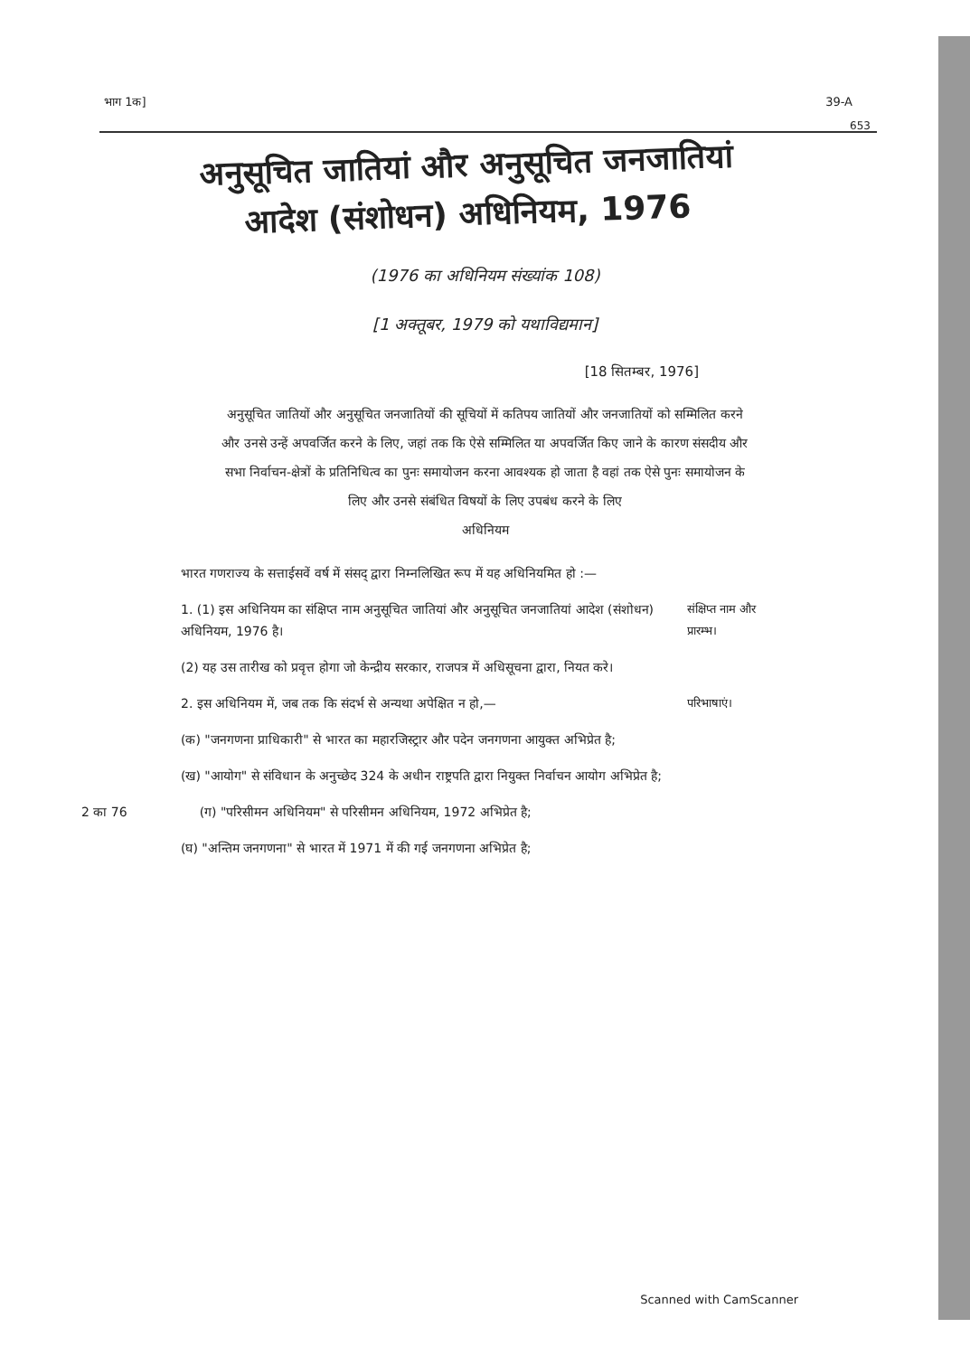भाग 1क] 39-A
653
अनुसूचित जातियां और अनुसूचित जनजातियां
आदेश (संशोधन) अधिनियम, 1976
(1976 का अधिनियम संख्यांक 108)
[1 अक्तूबर, 1979 को यथाविद्यमान]
[18 सितम्बर, 1976]
अनुसूचित जातियों और अनुसूचित जनजातियों की सूचियों में कतिपय जातियों और जनजातियों को सम्मिलित करने और उनसे उन्हें अपवर्जित करने के लिए, जहां तक कि ऐसे सम्मिलित या अपवर्जित किए जाने के कारण संसदीय और सभा निर्वाचन-क्षेत्रों के प्रतिनिधित्व का पुनः समायोजन करना आवश्यक हो जाता है वहां तक ऐसे पुनः समायोजन के लिए और उनसे संबंधित विषयों के लिए उपबंध करने के लिए
अधिनियम
भारत गणराज्य के सत्ताईसवें वर्ष में संसद् द्वारा निम्नलिखित रूप में यह अधिनियमित हो :—
1. (1) इस अधिनियम का संक्षिप्त नाम अनुसूचित जातियां और अनुसूचित जनजातियां आदेश (संशोधन) अधिनियम, 1976 है।
संक्षिप्त नाम और प्रारम्भ।
(2) यह उस तारीख को प्रवृत्त होगा जो केन्द्रीय सरकार, राजपत्र में अधिसूचना द्वारा, नियत करे।
2. इस अधिनियम में, जब तक कि संदर्भ से अन्यथा अपेक्षित न हो,—
परिभाषाएं।
(क) "जनगणना प्राधिकारी" से भारत का महारजिस्ट्रार और पदेन जनगणना आयुक्त अभिप्रेत है;
(ख) "आयोग" से संविधान के अनुच्छेद 324 के अधीन राष्ट्रपति द्वारा नियुक्त निर्वाचन आयोग अभिप्रेत है;
2 का 76 (ग) "परिसीमन अधिनियम" से परिसीमन अधिनियम, 1972 अभिप्रेत है;
(घ) "अन्तिम जनगणना" से भारत में 1971 में की गई जनगणना अभिप्रेत है;
Scanned with CamScanner